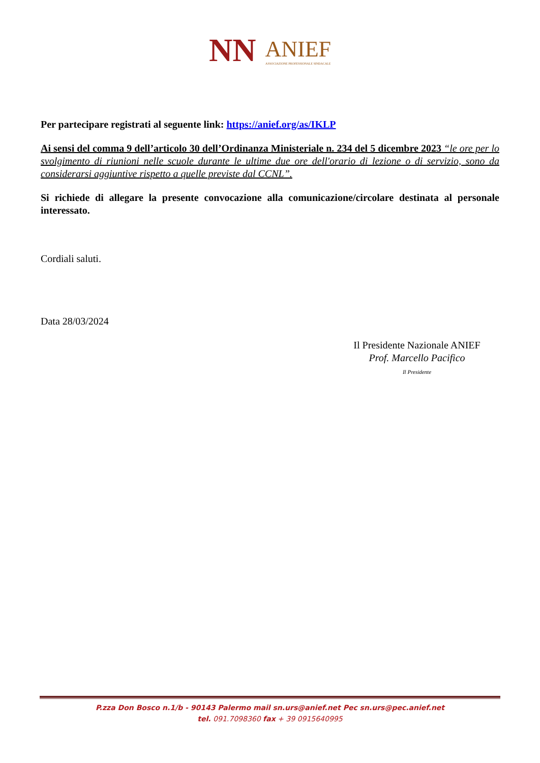NN ANIEF ASSOCIAZIONE PROFESSIONALE SINDACALE
Per partecipare registrati al seguente link: https://anief.org/as/IKLP
Ai sensi del comma 9 dell’articolo 30 dell’Ordinanza Ministeriale n. 234 del 5 dicembre 2023 “le ore per lo svolgimento di riunioni nelle scuole durante le ultime due ore dell'orario di lezione o di servizio, sono da considerarsi aggiuntive rispetto a quelle previste dal CCNL”.
Si richiede di allegare la presente convocazione alla comunicazione/circolare destinata al personale interessato.
Cordiali saluti.
Data 28/03/2024
Il Presidente Nazionale ANIEF
Prof. Marcello Pacifico
Il Presidente
P.zza Don Bosco n.1/b - 90143 Palermo mail sn.urs@anief.net Pec sn.urs@pec.anief.net
tel. 091.7098360 fax + 39 0915640995